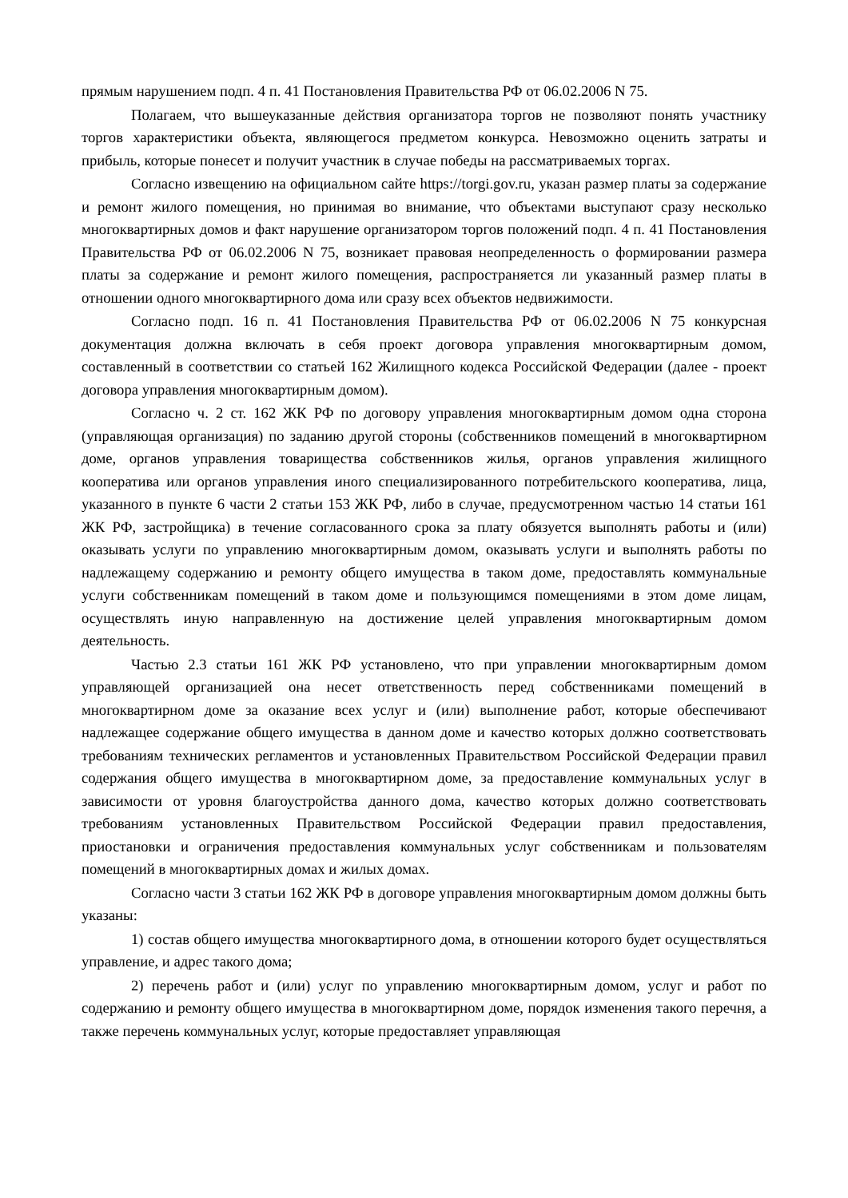прямым нарушением подп. 4 п. 41 Постановления Правительства РФ от 06.02.2006 N 75.
Полагаем, что вышеуказанные действия организатора торгов не позволяют понять участнику торгов характеристики объекта, являющегося предметом конкурса. Невозможно оценить затраты и прибыль, которые понесет и получит участник в случае победы на рассматриваемых торгах.
Согласно извещению на официальном сайте https://torgi.gov.ru, указан размер платы за содержание и ремонт жилого помещения, но принимая во внимание, что объектами выступают сразу несколько многоквартирных домов и факт нарушение организатором торгов положений подп. 4 п. 41 Постановления Правительства РФ от 06.02.2006 N 75, возникает правовая неопределенность о формировании размера платы за содержание и ремонт жилого помещения, распространяется ли указанный размер платы в отношении одного многоквартирного дома или сразу всех объектов недвижимости.
Согласно подп. 16 п. 41 Постановления Правительства РФ от 06.02.2006 N 75 конкурсная документация должна включать в себя проект договора управления многоквартирным домом, составленный в соответствии со статьей 162 Жилищного кодекса Российской Федерации (далее - проект договора управления многоквартирным домом).
Согласно ч. 2 ст. 162 ЖК РФ по договору управления многоквартирным домом одна сторона (управляющая организация) по заданию другой стороны (собственников помещений в многоквартирном доме, органов управления товарищества собственников жилья, органов управления жилищного кооператива или органов управления иного специализированного потребительского кооператива, лица, указанного в пункте 6 части 2 статьи 153 ЖК РФ, либо в случае, предусмотренном частью 14 статьи 161 ЖК РФ, застройщика) в течение согласованного срока за плату обязуется выполнять работы и (или) оказывать услуги по управлению многоквартирным домом, оказывать услуги и выполнять работы по надлежащему содержанию и ремонту общего имущества в таком доме, предоставлять коммунальные услуги собственникам помещений в таком доме и пользующимся помещениями в этом доме лицам, осуществлять иную направленную на достижение целей управления многоквартирным домом деятельность.
Частью 2.3 статьи 161 ЖК РФ установлено, что при управлении многоквартирным домом управляющей организацией она несет ответственность перед собственниками помещений в многоквартирном доме за оказание всех услуг и (или) выполнение работ, которые обеспечивают надлежащее содержание общего имущества в данном доме и качество которых должно соответствовать требованиям технических регламентов и установленных Правительством Российской Федерации правил содержания общего имущества в многоквартирном доме, за предоставление коммунальных услуг в зависимости от уровня благоустройства данного дома, качество которых должно соответствовать требованиям установленных Правительством Российской Федерации правил предоставления, приостановки и ограничения предоставления коммунальных услуг собственникам и пользователям помещений в многоквартирных домах и жилых домах.
Согласно части 3 статьи 162 ЖК РФ в договоре управления многоквартирным домом должны быть указаны:
1) состав общего имущества многоквартирного дома, в отношении которого будет осуществляться управление, и адрес такого дома;
2) перечень работ и (или) услуг по управлению многоквартирным домом, услуг и работ по содержанию и ремонту общего имущества в многоквартирном доме, порядок изменения такого перечня, а также перечень коммунальных услуг, которые предоставляет управляющая